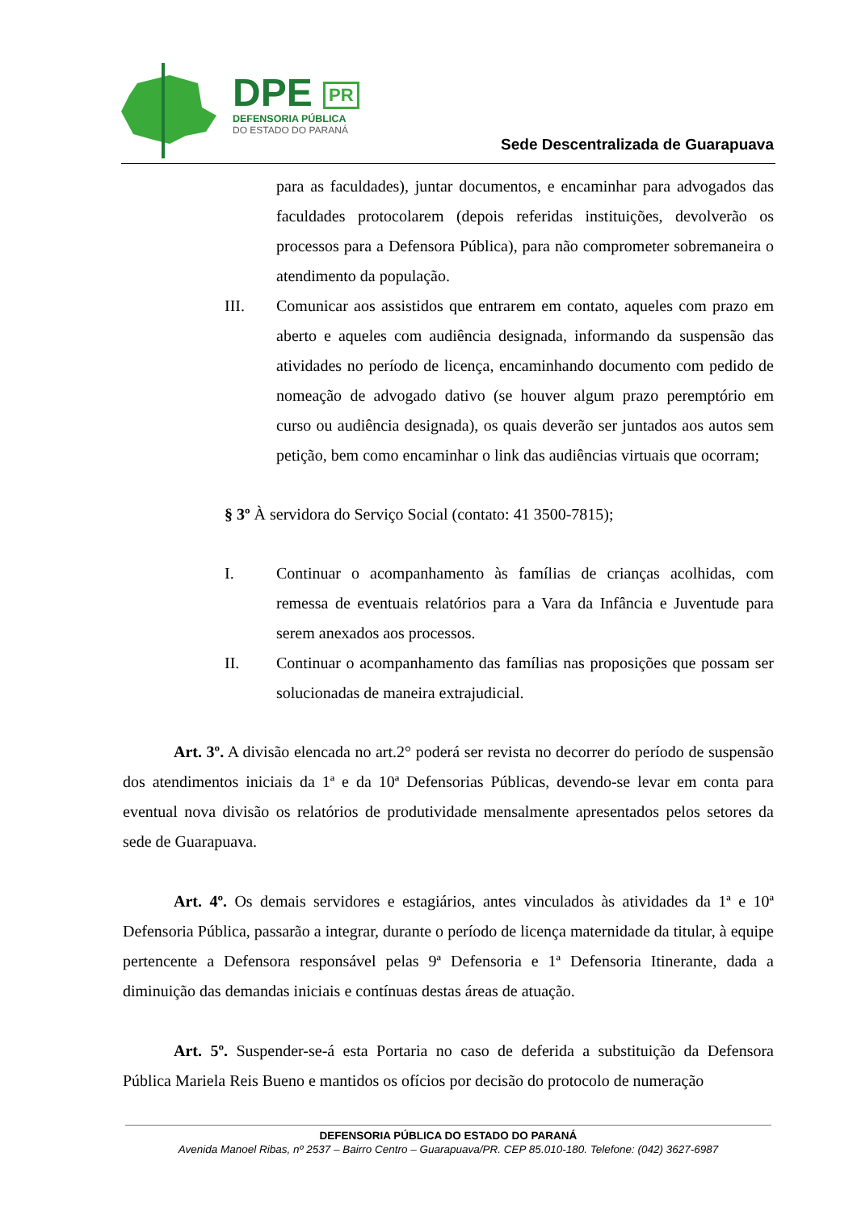DPE PR
DEFENSORIA PÚBLICA
DO ESTADO DO PARANÁ
Sede Descentralizada de Guarapuava
para as faculdades), juntar documentos, e encaminhar para advogados das faculdades protocolarem (depois referidas instituições, devolverão os processos para a Defensora Pública), para não comprometer sobremaneira o atendimento da população.
III. Comunicar aos assistidos que entrarem em contato, aqueles com prazo em aberto e aqueles com audiência designada, informando da suspensão das atividades no período de licença, encaminhando documento com pedido de nomeação de advogado dativo (se houver algum prazo peremptório em curso ou audiência designada), os quais deverão ser juntados aos autos sem petição, bem como encaminhar o link das audiências virtuais que ocorram;
§ 3º À servidora do Serviço Social (contato: 41 3500-7815);
I. Continuar o acompanhamento às famílias de crianças acolhidas, com remessa de eventuais relatórios para a Vara da Infância e Juventude para serem anexados aos processos.
II. Continuar o acompanhamento das famílias nas proposições que possam ser solucionadas de maneira extrajudicial.
Art. 3º. A divisão elencada no art.2° poderá ser revista no decorrer do período de suspensão dos atendimentos iniciais da 1ª e da 10ª Defensorias Públicas, devendo-se levar em conta para eventual nova divisão os relatórios de produtividade mensalmente apresentados pelos setores da sede de Guarapuava.
Art. 4º. Os demais servidores e estagiários, antes vinculados às atividades da 1ª e 10ª Defensoria Pública, passarão a integrar, durante o período de licença maternidade da titular, à equipe pertencente a Defensora responsável pelas 9ª Defensoria e 1ª Defensoria Itinerante, dada a diminuição das demandas iniciais e contínuas destas áreas de atuação.
Art. 5º. Suspender-se-á esta Portaria no caso de deferida a substituição da Defensora Pública Mariela Reis Bueno e mantidos os ofícios por decisão do protocolo de numeração
DEFENSORIA PÚBLICA DO ESTADO DO PARANÁ
Avenida Manoel Ribas, nº 2537 – Bairro Centro – Guarapuava/PR. CEP 85.010-180. Telefone: (042) 3627-6987